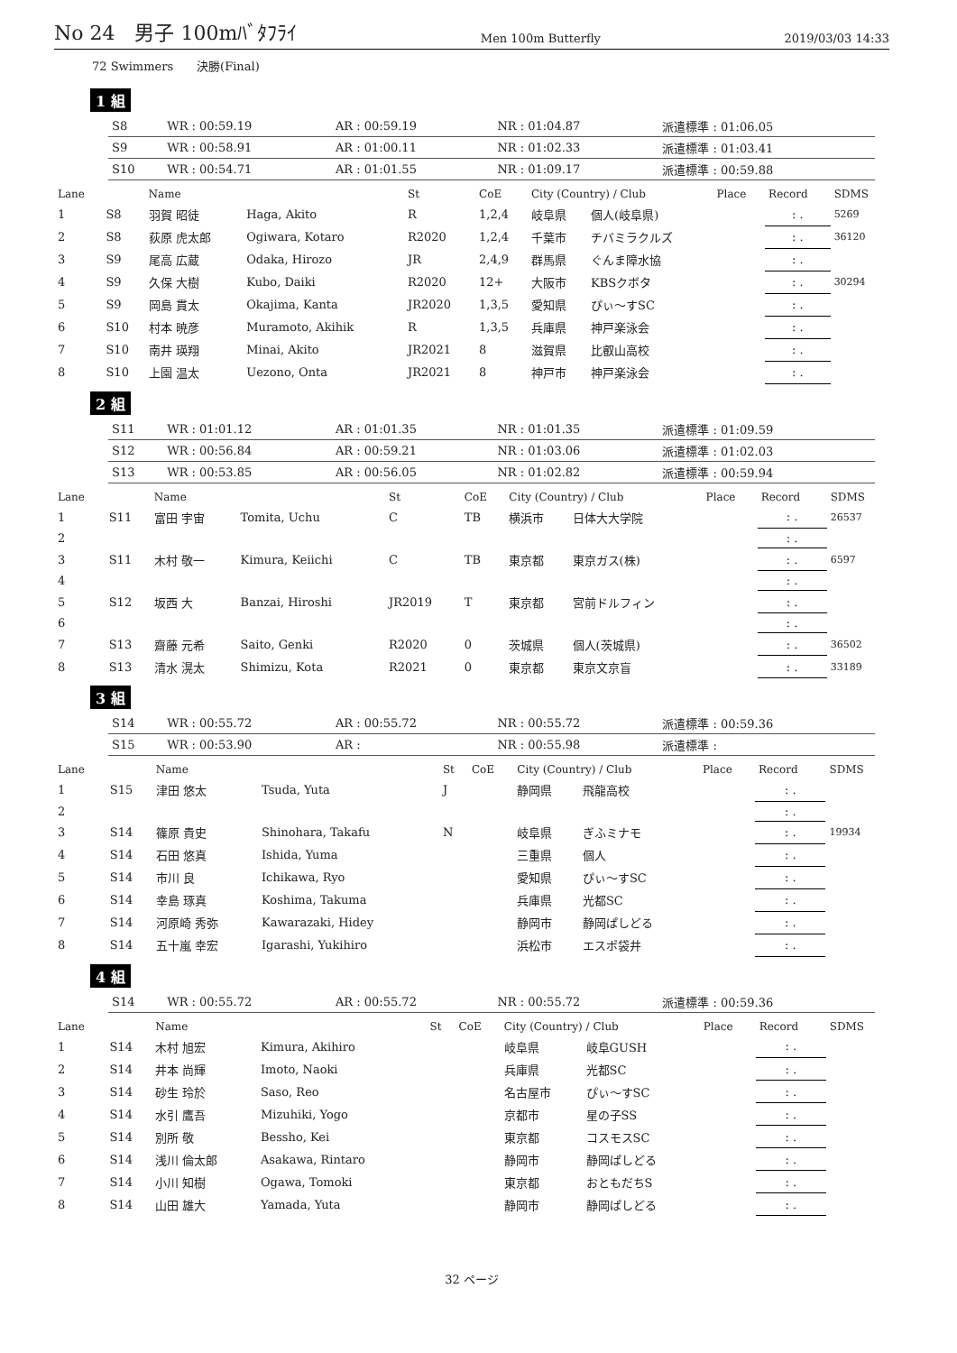No 24　男子 100mﾊﾞﾀﾌﾗｲ Men 100m Butterfly 2019/03/03 14:33
72 Swimmers　　決勝(Final)
1 組
| S8 | WR : 00:59.19 | AR : 00:59.19 | NR : 01:04.87 | 派遣標準 : 01:06.05 |
| S9 | WR : 00:58.91 | AR : 01:00.11 | NR : 01:02.33 | 派遣標準 : 01:03.41 |
| S10 | WR : 00:54.71 | AR : 01:01.55 | NR : 01:09.17 | 派遣標準 : 00:59.88 |
| Lane | | Name | | St | CoE | City (Country) / Club | | Place | Record | SDMS |
| --- | --- | --- | --- | --- | --- | --- | --- | --- | --- | --- |
| 1 | S8 | 羽賀 昭徒 | Haga, Akito | R | 1,2,4 | 岐阜県 | 個人(岐阜県) | | : . | 5269 |
| 2 | S8 | 荻原 虎太郎 | Ogiwara, Kotaro | R2020 | 1,2,4 | 千葉市 | チバミラクルズ | | : . | 36120 |
| 3 | S9 | 尾高 広蔵 | Odaka, Hirozo | JR | 2,4,9 | 群馬県 | ぐんま障水協 | | : . | |
| 4 | S9 | 久保 大樹 | Kubo, Daiki | R2020 | 12+ | 大阪市 | KBSクボタ | | : . | 30294 |
| 5 | S9 | 岡島 貫太 | Okajima, Kanta | JR2020 | 1,3,5 | 愛知県 | ぴぃ～すSC | | : . | |
| 6 | S10 | 村本 暁彦 | Muramoto, Akihik | R | 1,3,5 | 兵庫県 | 神戸楽泳会 | | : . | |
| 7 | S10 | 南井 瑛翔 | Minai, Akito | JR2021 | 8 | 滋賀県 | 比叡山高校 | | : . | |
| 8 | S10 | 上園 温太 | Uezono, Onta | JR2021 | 8 | 神戸市 | 神戸楽泳会 | | : . | |
2 組
| S11 | WR : 01:01.12 | AR : 01:01.35 | NR : 01:01.35 | 派遣標準 : 01:09.59 |
| S12 | WR : 00:56.84 | AR : 00:59.21 | NR : 01:03.06 | 派遣標準 : 01:02.03 |
| S13 | WR : 00:53.85 | AR : 00:56.05 | NR : 01:02.82 | 派遣標準 : 00:59.94 |
| Lane | | Name | | St | CoE | City (Country) / Club | | Place | Record | SDMS |
| --- | --- | --- | --- | --- | --- | --- | --- | --- | --- | --- |
| 1 | S11 | 富田 宇宙 | Tomita, Uchu | C | TB | 横浜市 | 日体大大学院 | | : . | 26537 |
| 2 | | | | | | | | | : . | |
| 3 | S11 | 木村 敬一 | Kimura, Keiichi | C | TB | 東京都 | 東京ガス(株) | | : . | 6597 |
| 4 | | | | | | | | | : . | |
| 5 | S12 | 坂西 大 | Banzai, Hiroshi | JR2019 | T | 東京都 | 宮前ドルフィン | | : . | |
| 6 | | | | | | | | | : . | |
| 7 | S13 | 齋藤 元希 | Saito, Genki | R2020 | 0 | 茨城県 | 個人(茨城県) | | : . | 36502 |
| 8 | S13 | 清水 滉太 | Shimizu, Kota | R2021 | 0 | 東京都 | 東京文京盲 | | : . | 33189 |
3 組
| S14 | WR : 00:55.72 | AR : 00:55.72 | NR : 00:55.72 | 派遣標準 : 00:59.36 |
| S15 | WR : 00:53.90 | AR : | NR : 00:55.98 | 派遣標準 : |
| Lane | | Name | | St | CoE | City (Country) / Club | | Place | Record | SDMS |
| --- | --- | --- | --- | --- | --- | --- | --- | --- | --- | --- |
| 1 | S15 | 津田 悠太 | Tsuda, Yuta | J | | 静岡県 | 飛龍高校 | | : . | |
| 2 | | | | | | | | | : . | |
| 3 | S14 | 篠原 貴史 | Shinohara, Takafu | N | | 岐阜県 | ぎふミナモ | | : . | 19934 |
| 4 | S14 | 石田 悠真 | Ishida, Yuma | | | 三重県 | 個人 | | : . | |
| 5 | S14 | 市川 良 | Ichikawa, Ryo | | | 愛知県 | ぴぃ～すSC | | : . | |
| 6 | S14 | 幸島 琢真 | Koshima, Takuma | | | 兵庫県 | 光都SC | | : . | |
| 7 | S14 | 河原崎 秀弥 | Kawarazaki, Hidey | | | 静岡市 | 静岡ぱしどる | | : . | |
| 8 | S14 | 五十嵐 幸宏 | Igarashi, Yukihiro | | | 浜松市 | エスポ袋井 | | : . | |
4 組
| S14 | WR : 00:55.72 | AR : 00:55.72 | NR : 00:55.72 | 派遣標準 : 00:59.36 |
| Lane | | Name | | St | CoE | City (Country) / Club | | Place | Record | SDMS |
| --- | --- | --- | --- | --- | --- | --- | --- | --- | --- | --- |
| 1 | S14 | 木村 旭宏 | Kimura, Akihiro | | | 岐阜県 | 岐阜GUSH | | : . | |
| 2 | S14 | 井本 尚輝 | Imoto, Naoki | | | 兵庫県 | 光都SC | | : . | |
| 3 | S14 | 砂生 玲於 | Saso, Reo | | | 名古屋市 | ぴぃ～すSC | | : . | |
| 4 | S14 | 水引 鷹吾 | Mizuhiki, Yogo | | | 京都市 | 星の子SS | | : . | |
| 5 | S14 | 別所 敬 | Bessho, Kei | | | 東京都 | コスモスSC | | : . | |
| 6 | S14 | 浅川 倫太郎 | Asakawa, Rintaro | | | 静岡市 | 静岡ぱしどる | | : . | |
| 7 | S14 | 小川 知樹 | Ogawa, Tomoki | | | 東京都 | おともだちS | | : . | |
| 8 | S14 | 山田 雄大 | Yamada, Yuta | | | 静岡市 | 静岡ぱしどる | | : . | |
32 ページ